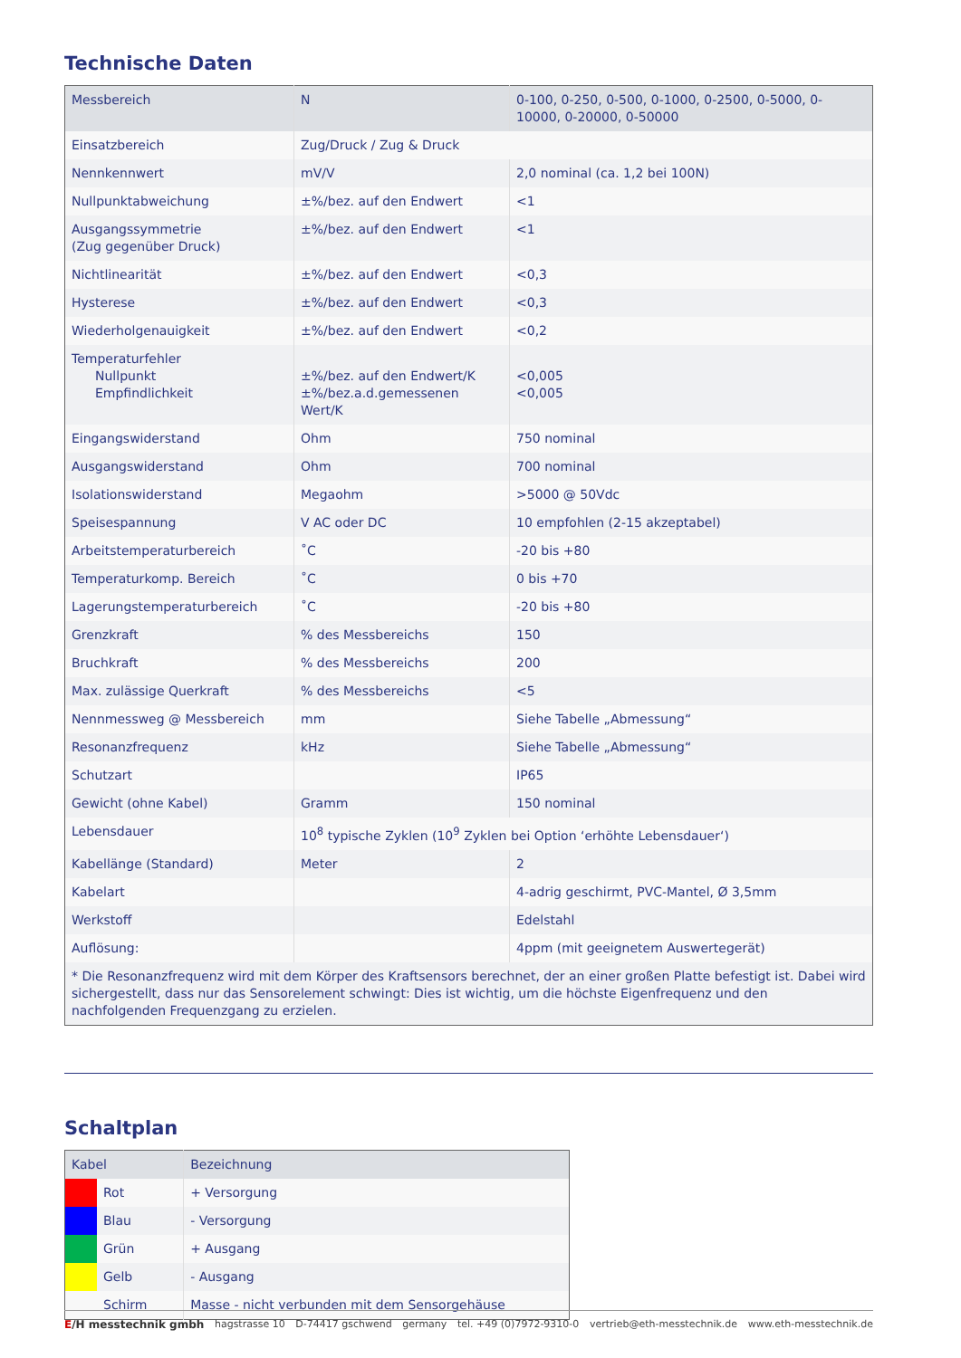Technische Daten
| Messbereich | N | 0-100, 0-250, 0-500, 0-1000, 0-2500, 0-5000, 0-10000, 0-20000, 0-50000 |
| Einsatzbereich | Zug/Druck / Zug & Druck | |
| Nennkennwert | mV/V | 2,0 nominal (ca. 1,2 bei 100N) |
| Nullpunktabweichung | ±%/bez. auf den Endwert | <1 |
| Ausgangssymmetrie (Zug gegenüber Druck) | ±%/bez. auf den Endwert | <1 |
| Nichtlinearität | ±%/bez. auf den Endwert | <0,3 |
| Hysterese | ±%/bez. auf den Endwert | <0,3 |
| Wiederholgenauigkeit | ±%/bez. auf den Endwert | <0,2 |
| Temperaturfehler Nullpunkt Empfindlichkeit | ±%/bez. auf den Endwert/K ±%/bez.a.d.gemessenen Wert/K | <0,005 <0,005 |
| Eingangswiderstand | Ohm | 750 nominal |
| Ausgangswiderstand | Ohm | 700 nominal |
| Isolationswiderstand | Megaohm | >5000 @ 50Vdc |
| Speisespannung | V AC oder DC | 10 empfohlen (2-15 akzeptabel) |
| Arbeitstemperaturbereich | ˚C | -20 bis +80 |
| Temperaturkomp. Bereich | ˚C | 0 bis +70 |
| Lagerungstemperaturbereich | ˚C | -20 bis +80 |
| Grenzkraft | % des Messbereichs | 150 |
| Bruchkraft | % des Messbereichs | 200 |
| Max. zulässige Querkraft | % des Messbereichs | <5 |
| Nennmessweg @ Messbereich | mm | Siehe Tabelle „Abmessung“ |
| Resonanzfrequenz | kHz | Siehe Tabelle „Abmessung“ |
| Schutzart | | IP65 |
| Gewicht (ohne Kabel) | Gramm | 150 nominal |
| Lebensdauer | 10<sup>8</sup> typische Zyklen (10<sup>9</sup> Zyklen bei Option ‘erhöhte Lebensdauer‘) | |
| Kabellänge (Standard) | Meter | 2 |
| Kabelart | | 4-adrig geschirmt, PVC-Mantel, Ø 3,5mm |
| Werkstoff | | Edelstahl |
| Auflösung: | | 4ppm (mit geeignetem Auswertegerät) |
| * Die Resonanzfrequenz wird mit dem Körper des Kraftsensors berechnet, der an einer großen Platte befestigt ist. Dabei wird sicher­gestellt, dass nur das Sensorelement schwingt: Dies ist wichtig, um die höchste Eigenfrequenz und den nachfolgenden Frequenzgang zu erzielen. | | |
Schaltplan
| Kabel | | Bezeichnung |
| | Rot | + Versorgung |
| | Blau | - Versorgung |
| | Grün | + Ausgang |
| | Gelb | - Ausgang |
| | Schirm | Masse - nicht verbunden mit dem Sensorgehäuse |
E/H messtechnik gmbh hagstrasse 10 D-74417 gschwend germany tel. +49 (0)7972-9310-0 vertrieb@eth-messtechnik.de www.eth-messtechnik.de